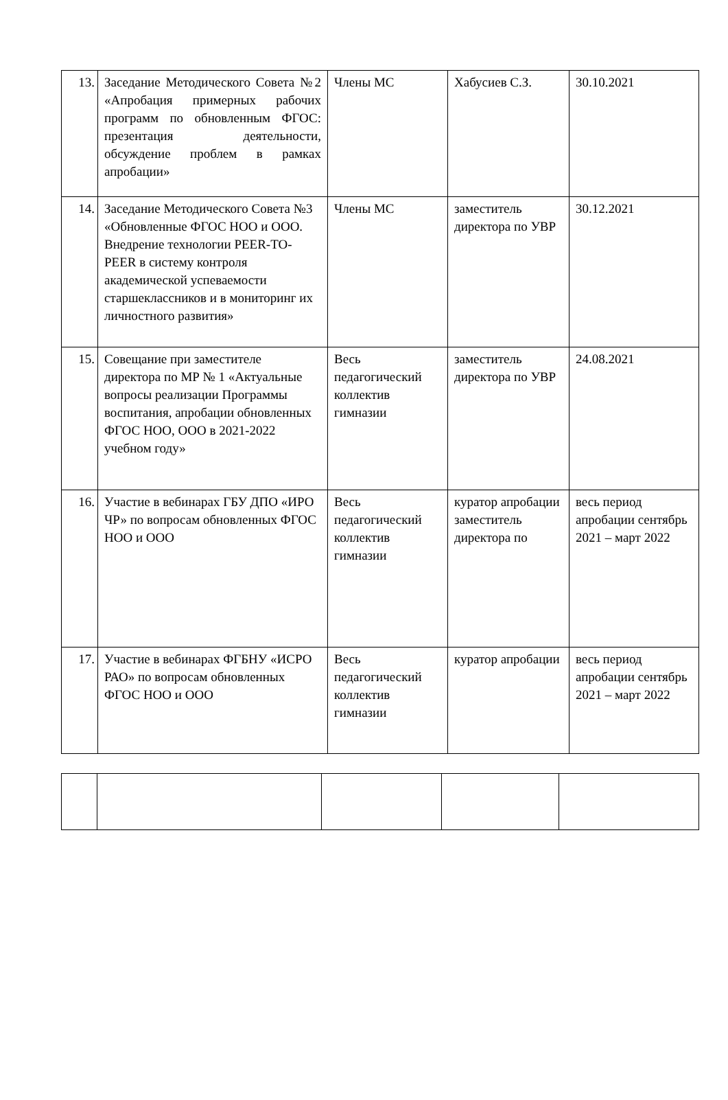| 13. | Заседание Методического Совета №2 «Апробация примерных рабочих программ по обновленным ФГОС: презентация деятельности, обсуждение проблем в рамках апробации» | Члены МС | Хабусиев С.З. | 30.10.2021 |
| 14. | Заседание Методического Совета №3 «Обновленные ФГОС НОО и ООО. Внедрение технологии PEER-TO-PEER в систему контроля академической успеваемости старшеклассников и в мониторинг их личностного развития» | Члены МС | заместитель директора по УВР | 30.12.2021 |
| 15. | Совещание при заместителе директора по МР № 1 «Актуальные вопросы реализации Программы воспитания, апробации обновленных ФГОС НОО, ООО в 2021-2022 учебном году» | Весь педагогический коллектив гимназии | заместитель директора по УВР | 24.08.2021 |
| 16. | Участие в вебинарах ГБУ ДПО «ИРО ЧР» по вопросам обновленных ФГОС НОО и ООО | Весь педагогический коллектив гимназии | куратор апробации заместитель директора по | весь период апробации сентябрь 2021 – март 2022 |
| 17. | Участие в вебинарах ФГБНУ «ИСРО РАО» по вопросам обновленных ФГОС НОО и ООО | Весь педагогический коллектив гимназии | куратор апробации | весь период апробации сентябрь 2021 – март 2022 |